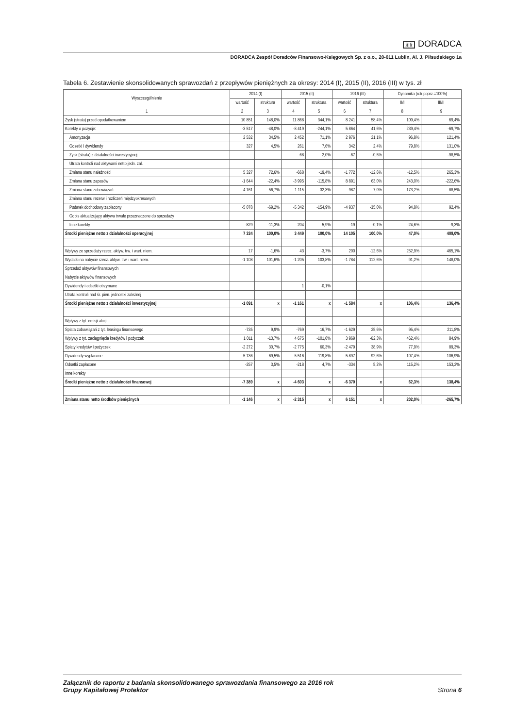§|§ DORADCA
DORADCA Zespół Doradców Finansowo-Księgowych Sp. z o.o., 20-011 Lublin, Al. J. Piłsudskiego 1a
Tabela 6. Zestawienie skonsolidowanych sprawozdań z przepływów pieniężnych za okresy: 2014 (I), 2015 (II), 2016 (III) w tys. zł
| Wyszczególnienie | 2014 (I) | | 2015 (II) | | 2016 (III) | | Dynamika (rok poprz.=100%) | |
| --- | --- | --- | --- | --- | --- | --- | --- | --- |
| | wartość | struktura | wartość | struktura | wartość | struktura | II/I | III/II |
| 1 | 2 | 3 | 4 | 5 | 6 | 7 | 8 | 9 |
| Zysk (strata) przed opodatkowaniem | 10 851 | 148,0% | 11 868 | 344,1% | 8 241 | 58,4% | 109,4% | 69,4% |
| Korekty o pozycje: | -3 517 | -48,0% | -8 419 | -244,1% | 5 864 | 41,6% | 239,4% | -69,7% |
| Amortyzacja | 2 532 | 34,5% | 2 452 | 71,1% | 2 976 | 21,1% | 96,8% | 121,4% |
| Odsetki i dywidendy | 327 | 4,5% | 261 | 7,6% | 342 | 2,4% | 79,8% | 131,0% |
| Zysk (strata) z działalności inwestycyjnej | | | 68 | 2,0% | -67 | -0,5% | | -98,5% |
| Utrata kontroli nad aktywami netto jedn. zal. | | | | | | | | |
| Zmiana stanu należności | 5 327 | 72,6% | -668 | -19,4% | -1 772 | -12,6% | -12,5% | 265,3% |
| Zmiana stanu zapasów | -1 644 | -22,4% | -3 995 | -115,8% | 8 891 | 63,0% | 243,0% | -222,6% |
| Zmiana stanu zobowiązań | -4 161 | -56,7% | -1 115 | -32,3% | 987 | 7,0% | 173,2% | -88,5% |
| Zmiana stanu rezerw i rozliczeń międzyokresowych | | | | | | | | |
| Podatek dochodowy zapłacony | -5 078 | -69,2% | -5 342 | -154,9% | -4 937 | -35,0% | 94,8% | 92,4% |
| Odpis aktualizujący aktywa trwałe przeznaczone do sprzedaży | | | | | | | | |
| Inne korekty | -829 | -11,3% | 204 | 5,9% | -19 | -0,1% | -24,6% | -9,3% |
| Środki pieniężne netto z działalności operacyjnej | 7 334 | 100,0% | 3 449 | 100,0% | 14 105 | 100,0% | 47,0% | 409,0% |
| Wpływy ze sprzedaży rzecz. aktyw. trw. i wart. niem. | 17 | -1,6% | 43 | -3,7% | 200 | -12,6% | 252,9% | 465,1% |
| Wydatki na nabycie rzecz. aktyw. trw. i wart. niem. | -1 108 | 101,6% | -1 205 | 103,8% | -1 784 | 112,6% | 91,2% | 148,0% |
| Sprzedaż aktywów finansowych | | | | | | | | |
| Nabycie aktywów finansowych | | | | | | | | |
| Dywidendy i odsetki otrzymane | | | 1 | -0,1% | | | | |
| Utrata kontroli nad śr. pien. jednostki zależnej | | | | | | | | |
| Środki pieniężne netto z działalności inwestycyjnej | -1 091 | x | -1 161 | x | -1 584 | x | 106,4% | 136,4% |
| Wpływy z tyt. emisji akcji | | | | | | | | |
| Spłata zobowiązań z tyt. leasingu finansowego | -735 | 9,9% | -769 | 16,7% | -1 629 | 25,6% | 95,4% | 211,8% |
| Wpływy z tyt. zaciągnięcia kredytów i pożyczek | 1 011 | -13,7% | 4 675 | -101,6% | 3 969 | -62,3% | 462,4% | 84,9% |
| Spłaty kredytów i pożyczek | -2 272 | 30,7% | -2 775 | 60,3% | -2 479 | 38,9% | 77,9% | 89,3% |
| Dywidendy wypłacone | -5 136 | 69,5% | -5 516 | 119,8% | -5 897 | 92,6% | 107,4% | 106,9% |
| Odsetki zapłacone | -257 | 3,5% | -218 | 4,7% | -334 | 5,2% | 115,2% | 153,2% |
| Inne korekty | | | | | | | | |
| Środki pieniężne netto z działalności finansowej | -7 389 | x | -4 603 | x | -6 370 | x | 62,3% | 138,4% |
| Zmiana stanu netto środków pieniężnych | -1 146 | x | -2 315 | x | 6 151 | x | 202,0% | -265,7% |
Załącznik do raportu z badania skonsolidowanego sprawozdania finansowego za 2016 rok
Grupy Kapitałowej Protektor
Strona 6